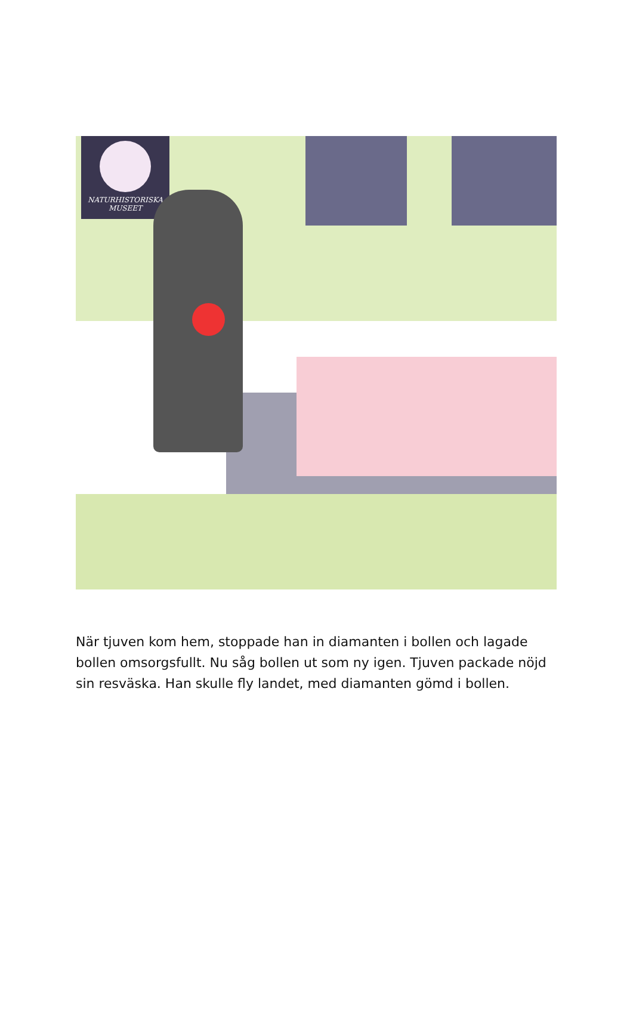NATURHISTORISKA
MUSEET
När tjuven kom hem, stoppade han in diamanten i bollen och lagade bollen omsorgsfullt. Nu såg bollen ut som ny igen. Tjuven packade nöjd sin resväska. Han skulle fly landet, med diamanten gömd i bollen.